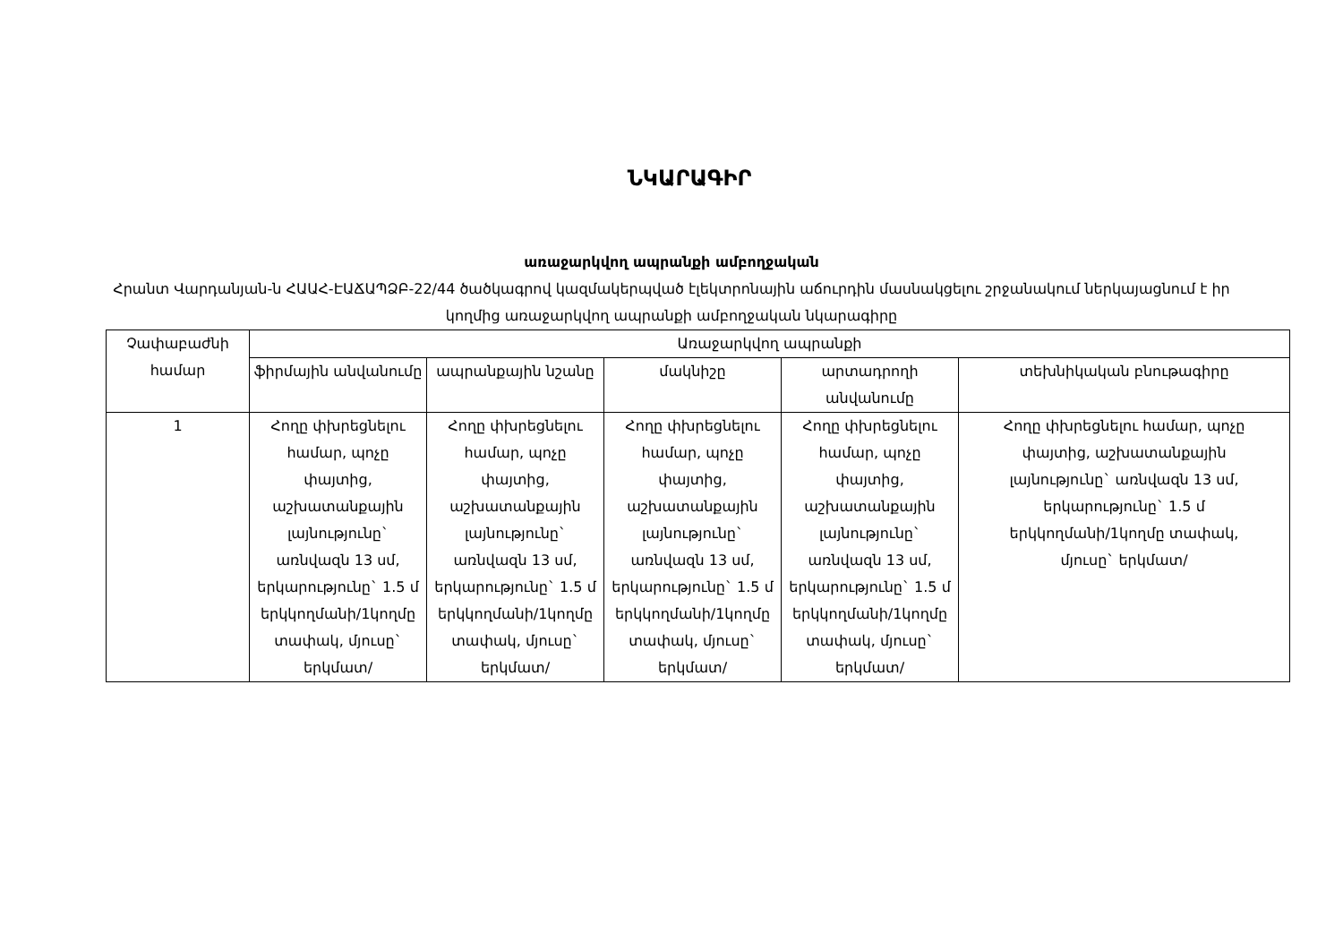ՆԿԱՐԱԳԻՐ
առաջարկվող ապրանքի ամբողջական
Հրանտ Վարդանյան-ն ՀԱԱՀ-ԷԱՃԱՊՁԲ-22/44 ծածկագրով կազմակերպված էլեկտրոնային աճուրդին մասնակցելու շրջանակում ներկայացնում է իր կողմից առաջարկվող ապրանքի ամբողջական նկարագիրը
| Չափաբաժնի համար | Առաջարկվող ապրանքի | | | | |
| --- | --- | --- | --- | --- | --- |
| | ֆիրմային անվանումը | ապրանքային նշանը | մակնիշը | արտադրողի անվանումը | տեխնիկական բնութագիրը |
| 1 | Հողը փխրեցնելու համար, պոչը փայտից, աշխատանքային լայնությունը` առնվազն 13 սմ, երկարությունը` 1.5 մ երկկողմանի/1կողմը տափակ, մյուսը` երկմատ/ | Հողը փխրեցնելու համար, պոչը փայտից, աշխատանքային լայնությունը` առնվազն 13 սմ, երկարությունը` 1.5 մ երկկողմանի/1կողմը տափակ, մյուսը` երկմատ/ | Հողը փխրեցնելու համար, պոչը փայտից, աշխատանքային լայնությունը` առնվազն 13 սմ, երկարությունը` 1.5 մ երկկողմանի/1կողմը տափակ, մյուսը` երկմատ/ | Հողը փխրեցնելու համար, պոչը փայտից, աշխատանքային լայնությունը` առնվազն 13 սմ, երկարությունը` 1.5 մ երկկողմանի/1կողմը տափակ, մյուսը` երկմատ/ | Հողը փխրեցնելու համար, պոչը փայտից, աշխատանքային լայնությունը` առնվազն 13 սմ, երկարությունը` 1.5 մ երկկողմանի/1կողմը տափակ, մյուսը` երկմատ/ |